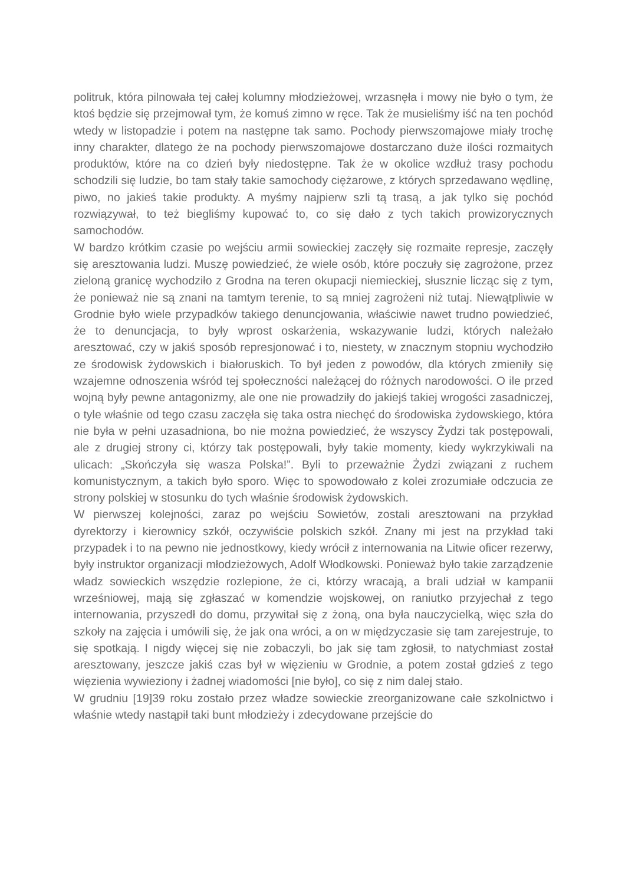politruk, która pilnowała tej całej kolumny młodzieżowej, wrzasnęła i mowy nie było o tym, że ktoś będzie się przejmował tym, że komuś zimno w ręce. Tak że musieliśmy iść na ten pochód wtedy w listopadzie i potem na następne tak samo. Pochody pierwszomajowe miały trochę inny charakter, dlatego że na pochody pierwszomajowe dostarczano duże ilości rozmaitych produktów, które na co dzień były niedostępne. Tak że w okolice wzdłuż trasy pochodu schodzili się ludzie, bo tam stały takie samochody ciężarowe, z których sprzedawano wędlinę, piwo, no jakieś takie produkty. A myśmy najpierw szli tą trasą, a jak tylko się pochód rozwiązywał, to też biegliśmy kupować to, co się dało z tych takich prowizorycznych samochodów.
W bardzo krótkim czasie po wejściu armii sowieckiej zaczęły się rozmaite represje, zaczęły się aresztowania ludzi. Muszę powiedzieć, że wiele osób, które poczuły się zagrożone, przez zieloną granicę wychodziło z Grodna na teren okupacji niemieckiej, słusznie licząc się z tym, że ponieważ nie są znani na tamtym terenie, to są mniej zagrożeni niż tutaj. Niewątpliwie w Grodnie było wiele przypadków takiego denuncjowania, właściwie nawet trudno powiedzieć, że to denuncjacja, to były wprost oskarżenia, wskazywanie ludzi, których należało aresztować, czy w jakiś sposób represjonować i to, niestety, w znacznym stopniu wychodziło ze środowisk żydowskich i białoruskich. To był jeden z powodów, dla których zmieniły się wzajemne odnoszenia wśród tej społeczności należącej do różnych narodowości. O ile przed wojną były pewne antagonizmy, ale one nie prowadziły do jakiejś takiej wrogości zasadniczej, o tyle właśnie od tego czasu zaczęła się taka ostra niechęć do środowiska żydowskiego, która nie była w pełni uzasadniona, bo nie można powiedzieć, że wszyscy Żydzi tak postępowali, ale z drugiej strony ci, którzy tak postępowali, były takie momenty, kiedy wykrzykiwali na ulicach: „Skończyła się wasza Polska!”. Byli to przeważnie Żydzi związani z ruchem komunistycznym, a takich było sporo. Więc to spowodowało z kolei zrozumiałe odczucia ze strony polskiej w stosunku do tych właśnie środowisk żydowskich.
W pierwszej kolejności, zaraz po wejściu Sowietów, zostali aresztowani na przykład dyrektorzy i kierownicy szkół, oczywiście polskich szkół. Znany mi jest na przykład taki przypadek i to na pewno nie jednostkowy, kiedy wrócił z internowania na Litwie oficer rezerwy, były instruktor organizacji młodzieżowych, Adolf Włodkowski. Ponieważ było takie zarządzenie władz sowieckich wszędzie rozlepione, że ci, którzy wracają, a brali udział w kampanii wrześniowej, mają się zgłaszać w komendzie wojskowej, on raniutko przyjechał z tego internowania, przyszedł do domu, przywitał się z żoną, ona była nauczycielką, więc szła do szkoły na zajęcia i umówili się, że jak ona wróci, a on w międzyczasie się tam zarejestruje, to się spotkają. I nigdy więcej się nie zobaczyli, bo jak się tam zgłosił, to natychmiast został aresztowany, jeszcze jakiś czas był w więzieniu w Grodnie, a potem został gdzieś z tego więzienia wywieziony i żadnej wiadomości [nie było], co się z nim dalej stało.
W grudniu [19]39 roku zostało przez władze sowieckie zreorganizowane całe szkolnictwo i właśnie wtedy nastąpił taki bunt młodzieży i zdecydowane przejście do